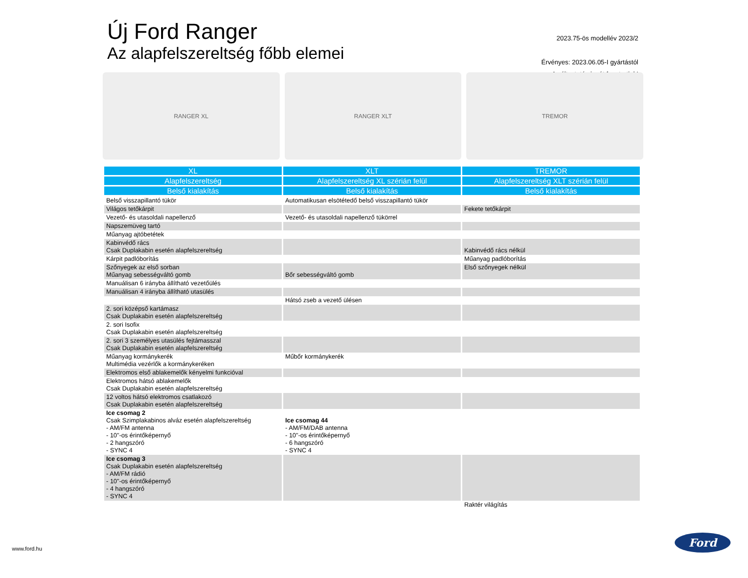Új Ford Ranger
Az alapfelszereltség főbb elemei
2023.75-ös modellév 2023/2
Érvényes: 2023.06.05-I gyártástól
A változtatás jogát fenntartjuk!
RANGER XL RANGER XLT TREMOR
| XL | XLT | TREMOR |
| --- | --- | --- |
| Alapfelszereltség | Alapfelszereltség XL szérián felül | Alapfelszereltség XLT szérián felül |
| Belső kialakítás | Belső kialakítás | Belső kialakítás |
| Belső visszapillantó tükör | Automatikusan elsötétedő belső visszapillantó tükör | |
| Világos tetőkárpit | | Fekete tetőkárpit |
| Vezető- és utasoldali napellenző | Vezető- és utasoldali napellenző tükörrel | |
| Napszemüveg tartó | | |
| Műanyag ajtóbetétek | | |
| Kabinvédő rács Csak Duplakabin esetén alapfelszereltség | | Kabinvédő rács nélkül |
| Kárpit padlóborítás | | Műanyag padlóborítás |
| Szőnyegek az első sorban Műanyag sebességváltó gomb | Bőr sebességváltó gomb | Első szőnyegek nélkül |
| Manuálisan 6 irányba állítható vezetőülés | | |
| Manuálisan 4 irányba állítható utasülés | | |
| | Hátsó zseb a vezető ülésen | |
| 2. sori középső kartámasz Csak Duplakabin esetén alapfelszereltség | | |
| 2. sori Isofix Csak Duplakabin esetén alapfelszereltség | | |
| 2. sori 3 személyes utasülés fejtámasszal Csak Duplakabin esetén alapfelszereltség | | |
| Műanyag kormánykerék Multimédia vezérlők a kormánykeréken | Műbőr kormánykerék | |
| Elektromos első ablakemelők kényelmi funkcióval | | |
| Elektromos hátsó ablakemelők Csak Duplakabin esetén alapfelszereltség | | |
| 12 voltos hátsó elektromos csatlakozó Csak Duplakabin esetén alapfelszereltség | | |
| Ice csomag 2 Csak Szimplakabinos alváz esetén alapfelszereltség - AM/FM antenna - 10"-os érintőképernyő - 2 hangszóró - SYNC 4 | Ice csomag 44 - AM/FM/DAB antenna - 10"-os érintőképernyő - 6 hangszóró - SYNC 4 | |
| Ice csomag 3 Csak Duplakabin esetén alapfelszereltség - AM/FM rádió - 10"-os érintőképernyő - 4 hangszóró - SYNC 4 | | |
| | | Raktér világítás |
www.ford.hu
Ford